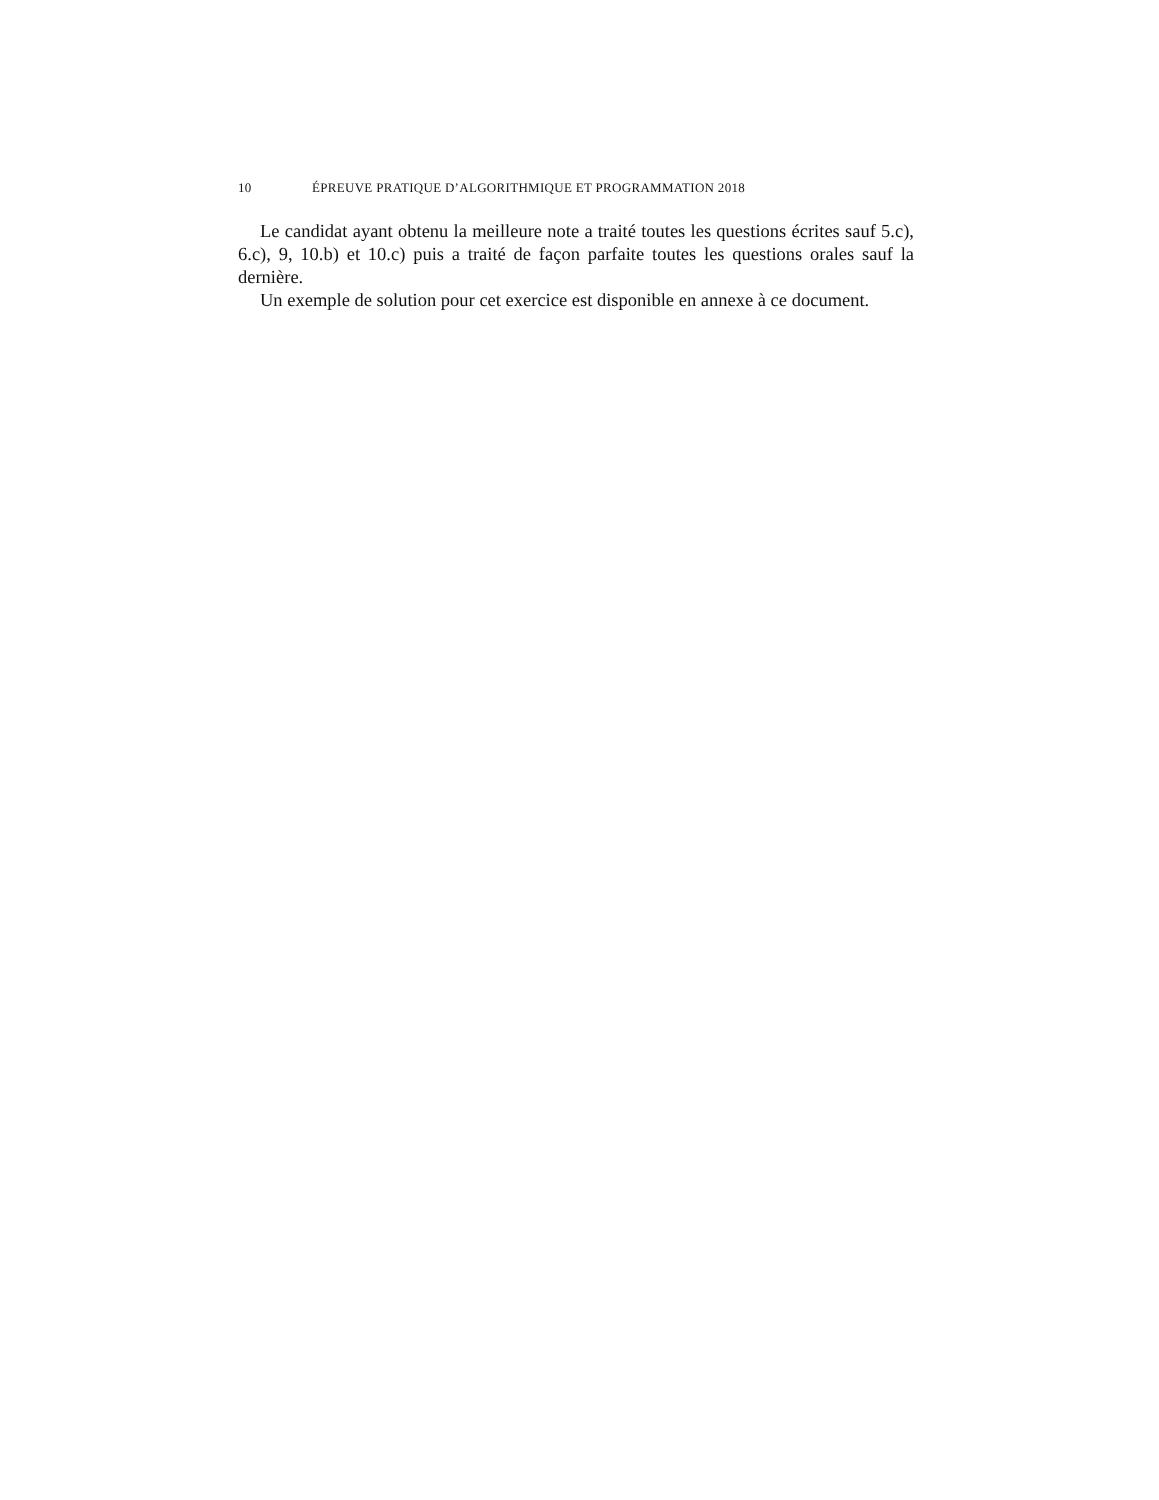10 ÉPREUVE PRATIQUE D’ALGORITHMIQUE ET PROGRAMMATION 2018
Le candidat ayant obtenu la meilleure note a traité toutes les questions écrites sauf 5.c), 6.c), 9, 10.b) et 10.c) puis a traité de façon parfaite toutes les questions orales sauf la dernière.
Un exemple de solution pour cet exercice est disponible en annexe à ce document.